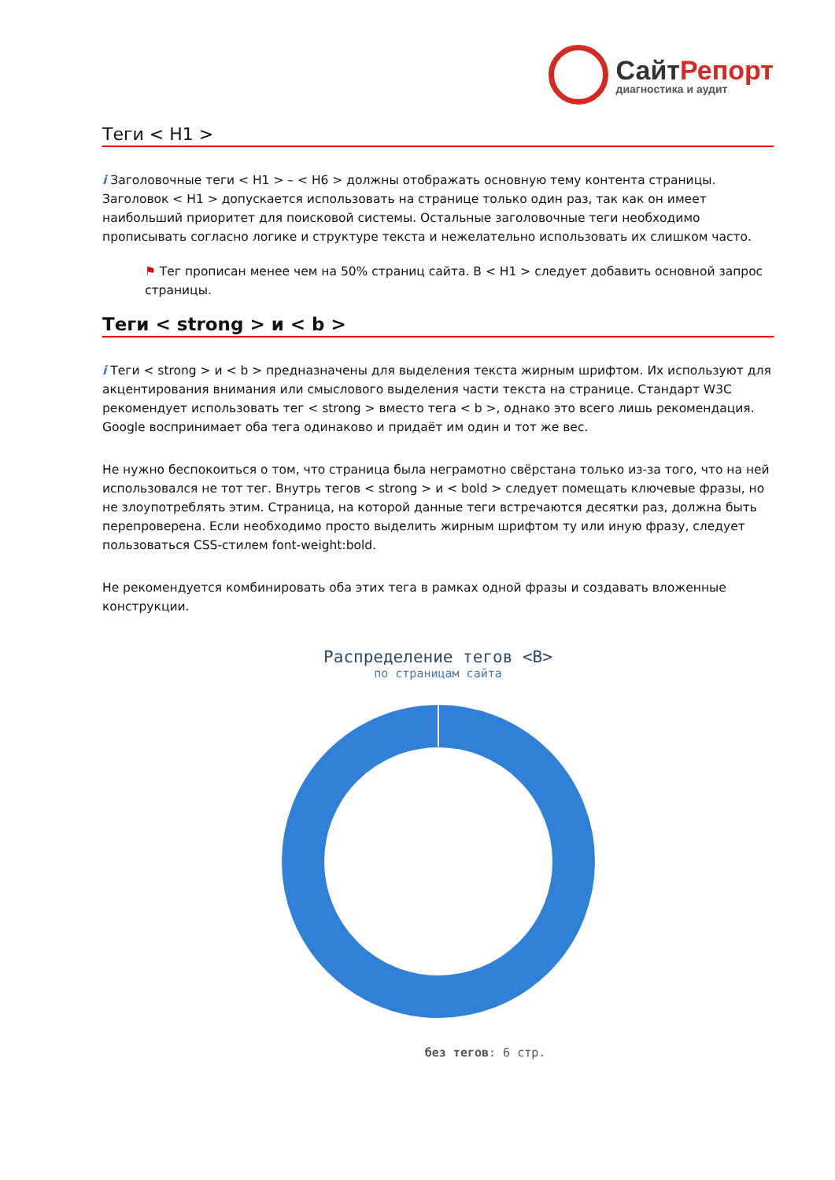СайтРепорт
диагностика и аудит
Теги < H1 >
i Заголовочные теги < H1 > – < H6 > должны отображать основную тему контента страницы. Заголовок < H1 > допускается использовать на странице только один раз, так как он имеет наибольший приоритет для поисковой системы. Остальные заголовочные теги необходимо прописывать согласно логике и структуре текста и нежелательно использовать их слишком часто.
⚑ Тег прописан менее чем на 50% страниц сайта. В < H1 > следует добавить основной запрос страницы.
Теги < strong > и < b >
i Теги < strong > и < b > предназначены для выделения текста жирным шрифтом. Их используют для акцентирования внимания или смыслового выделения части текста на странице. Стандарт W3C рекомендует использовать тег < strong > вместо тега < b >, однако это всего лишь рекомендация. Google воспринимает оба тега одинаково и придаёт им один и тот же вес.
Не нужно беспокоиться о том, что страница была неграмотно свёрстана только из-за того, что на ней использовался не тот тег. Внутрь тегов < strong > и < bold > следует помещать ключевые фразы, но не злоупотреблять этим. Страница, на которой данные теги встречаются десятки раз, должна быть перепроверена. Если необходимо просто выделить жирным шрифтом ту или иную фразу, следует пользоваться CSS-стилем font-weight:bold.
Не рекомендуется комбинировать оба этих тега в рамках одной фразы и создавать вложенные конструкции.
Распределение тегов <B>
по страницам сайта
без тегов: 6 стр.